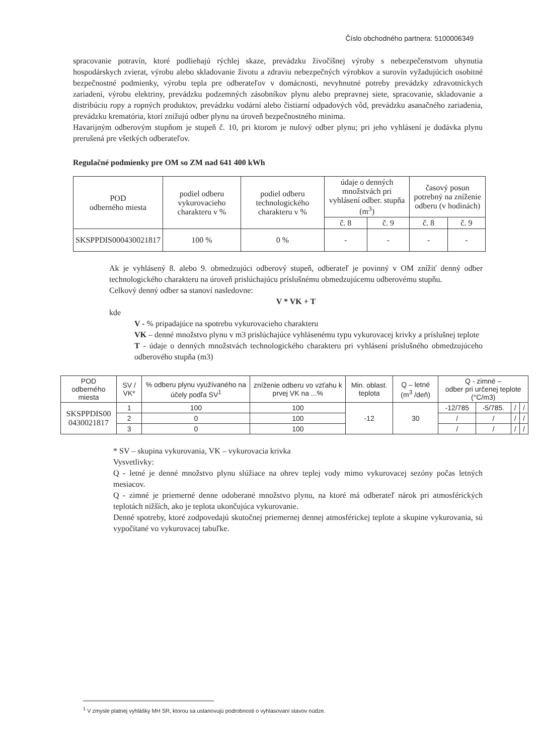Číslo obchodného partnera: 5100006349
spracovanie potravín, ktoré podliehajú rýchlej skaze, prevádzku živočíšnej výroby s nebezpečenstvom uhynutia hospodárskych zvierat, výrobu alebo skladovanie životu a zdraviu nebezpečných výrobkov a surovín vyžadujúcich osobitné bezpečnostné podmienky, výrobu tepla pre odberateľov v domácnosti, nevyhnutné potreby prevádzky zdravotníckych zariadení, výrobu elektriny, prevádzku podzemných zásobníkov plynu alebo prepravnej siete, spracovanie, skladovanie a distribúciu ropy a ropných produktov, prevádzku vodární alebo čistiarní odpadových vôd, prevádzku asanačného zariadenia, prevádzku krematória, ktorí znižujú odber plynu na úroveň bezpečnostného minima.
Havarijným odberovým stupňom je stupeň č. 10, pri ktorom je nulový odber plynu; pri jeho vyhlásení je dodávka plynu prerušená pre všetkých odberateľov.
Regulačné podmienky pre OM so ZM nad 641 400 kWh
| POD odberného miesta | podiel odberu vykurovacieho charakteru v % | podiel odberu technologického charakteru v % | údaje o denných množstvách pri vyhlásení odber. stupňa (m<sup>3</sup>) | | časový posun potrebný na zníženie odberu (v hodinách) | |
| --- | --- | --- | --- | --- | --- | --- |
| | | | č. 8 | č. 9 | č. 8 | č. 9 |
| SKSPPDIS000430021817 | 100 % | 0 % | - | - | - | - |
Ak je vyhlásený 8. alebo 9. obmedzujúci odberový stupeň, odberateľ je povinný v OM znížiť denný odber technologického charakteru na úroveň prislúchajúcu príslušnému obmedzujúcemu odberovému stupňu.
Celkový denný odber sa stanoví nasledovne:
V * VK + T
kde
V - % pripadajúce na spotrebu vykurovacieho charakteru
VK – denné množstvo plynu v m3 prislúchajúce vyhlásenému typu vykurovacej krivky a príslušnej teplote
T - údaje o denných množstvách technologického charakteru pri vyhlásení príslušného obmedzujúceho odberového stupňa (m3)
| POD odberného miesta | SV / VK* | % odberu plynu využívaného na účely podľa SV<sup>1</sup> | zníženie odberu vo vzťahu k prvej VK na ...% | Min. oblast. teplota | Q – letné (m<sup>3</sup> /deň) | Q - zimné – odber pri určenej teplote (°C/m3) | | | |
| --- | --- | --- | --- | --- | --- | --- | --- | --- | --- |
| SKSPPDIS00 0430021817 | 1 | 100 | 100 | -12 | 30 | -12/785 | -5/785. | / | / |
| | 2 | 0 | 100 | | | / | / | / | / |
| | 3 | 0 | 100 | | | / | / | / | / |
* SV – skupina vykurovania, VK – vykurovacia krivka
Vysvetlivky:
Q - letné je denné množstvo plynu slúžiace na ohrev teplej vody mimo vykurovacej sezóny počas letných mesiacov.
Q - zimné je priemerné denne odoberané množstvo plynu, na ktoré má odberateľ nárok pri atmosférických teplotách nižších, ako je teplota ukončujúca vykurovanie.
Denné spotreby, ktoré zodpovedajú skutočnej priemernej dennej atmosférickej teplote a skupine vykurovania, sú vypočítané vo vykurovacej tabuľke.
<sup>1</sup> V zmysle platnej vyhlášky MH SR, ktorou sa ustanovujú podrobnosti o vyhlasovaní stavov núdze.